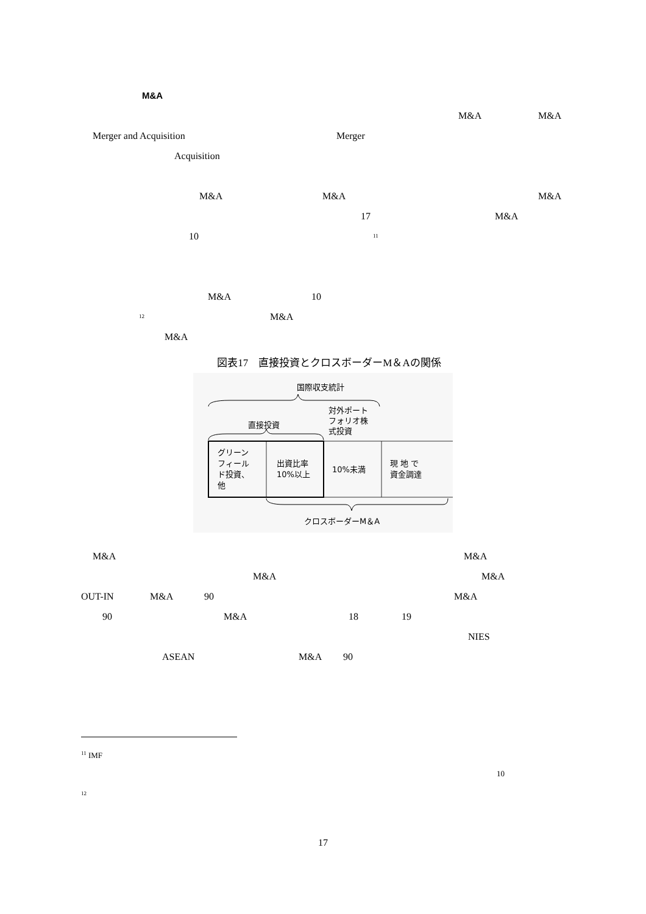M&A
M&A M&A
Merger and Acquisition Merger
Acquisition
M&A M&A M&A
17 M&A
10 <sup>11</sup>
M&A 10
<sup>12</sup> M&A
M&A
図表17　直接投資とクロスボーダーM＆Aの関係
国際収支統計
直接投資
対外ポート
フォリオ株
式投資
グリーン
フィール
ド投資、
他
出資比率
10%以上
10%未満
現 地 で
資金調達
クロスボーダーM＆A
M&A M&A
M&A M&A
OUT-IN M&A 90 M&A
90 M&A 18 19
NIES
ASEAN M&A 90
<sup>11</sup> IMF
10
<sup>12</sup>
17